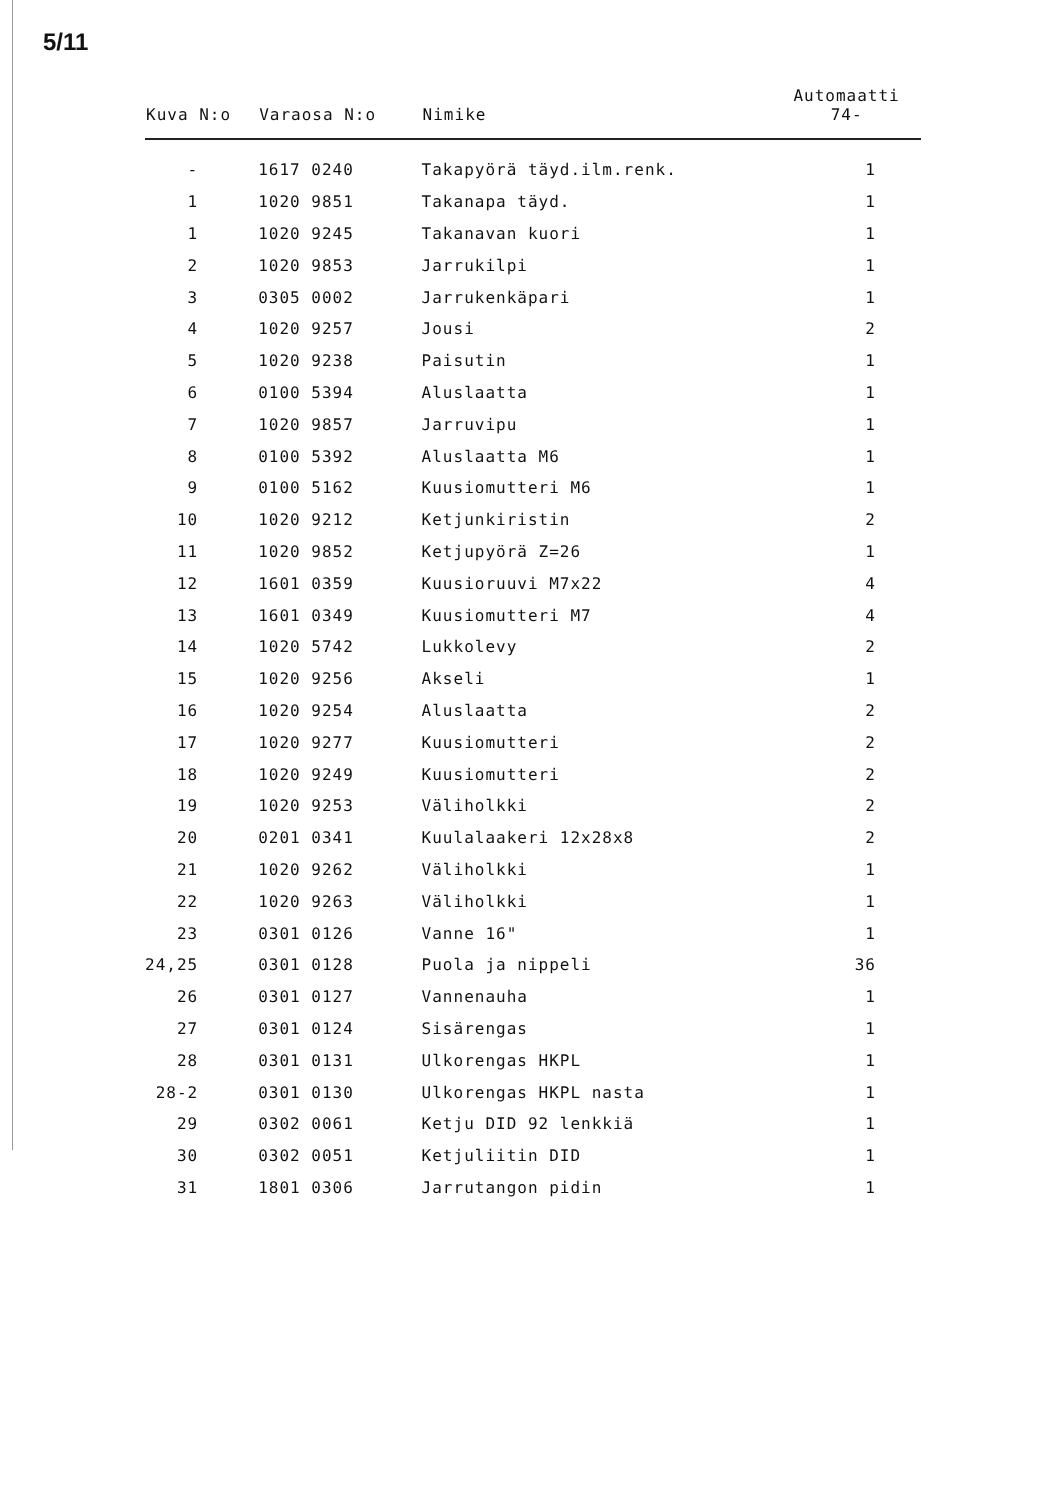5/11
| Kuva N:o | Varaosa N:o | Nimike | Automaatti 74- |
| --- | --- | --- | --- |
| - | 1617 0240 | Takapyörä täyd.ilm.renk. | 1 |
| 1 | 1020 9851 | Takanapa täyd. | 1 |
| 1 | 1020 9245 | Takanavan kuori | 1 |
| 2 | 1020 9853 | Jarrukilpi | 1 |
| 3 | 0305 0002 | Jarrukenkäpari | 1 |
| 4 | 1020 9257 | Jousi | 2 |
| 5 | 1020 9238 | Paisutin | 1 |
| 6 | 0100 5394 | Aluslaatta | 1 |
| 7 | 1020 9857 | Jarruvipu | 1 |
| 8 | 0100 5392 | Aluslaatta M6 | 1 |
| 9 | 0100 5162 | Kuusiomutteri M6 | 1 |
| 10 | 1020 9212 | Ketjunkiristin | 2 |
| 11 | 1020 9852 | Ketjupyörä Z=26 | 1 |
| 12 | 1601 0359 | Kuusioruuvi M7x22 | 4 |
| 13 | 1601 0349 | Kuusiomutteri M7 | 4 |
| 14 | 1020 5742 | Lukkolevy | 2 |
| 15 | 1020 9256 | Akseli | 1 |
| 16 | 1020 9254 | Aluslaatta | 2 |
| 17 | 1020 9277 | Kuusiomutteri | 2 |
| 18 | 1020 9249 | Kuusiomutteri | 2 |
| 19 | 1020 9253 | Väliholkki | 2 |
| 20 | 0201 0341 | Kuulalaakeri 12x28x8 | 2 |
| 21 | 1020 9262 | Väliholkki | 1 |
| 22 | 1020 9263 | Väliholkki | 1 |
| 23 | 0301 0126 | Vanne 16" | 1 |
| 24,25 | 0301 0128 | Puola ja nippeli | 36 |
| 26 | 0301 0127 | Vannenauha | 1 |
| 27 | 0301 0124 | Sisärengas | 1 |
| 28 | 0301 0131 | Ulkorengas HKPL | 1 |
| 28-2 | 0301 0130 | Ulkorengas HKPL nasta | 1 |
| 29 | 0302 0061 | Ketju DID 92 lenkkiä | 1 |
| 30 | 0302 0051 | Ketjuliitin DID | 1 |
| 31 | 1801 0306 | Jarrutangon pidin | 1 |